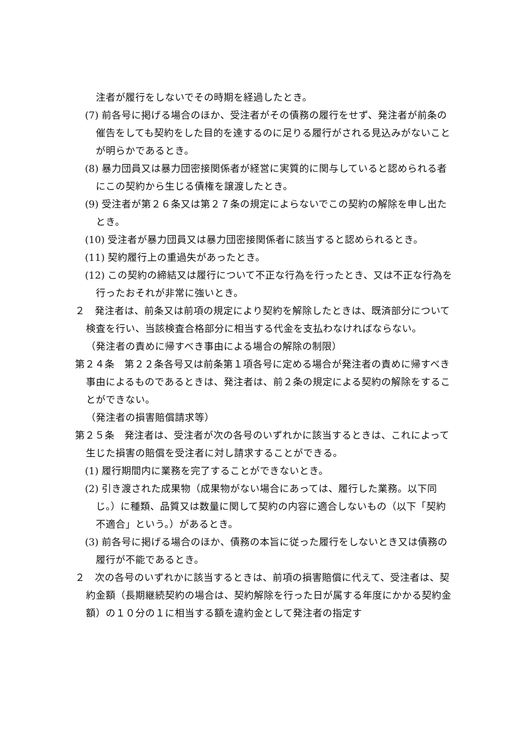注者が履行をしないでその時期を経過したとき。
(7) 前各号に掲げる場合のほか、受注者がその債務の履行をせず、発注者が前条の催告をしても契約をした目的を達するのに足りる履行がされる見込みがないことが明らかであるとき。
(8) 暴力団員又は暴力団密接関係者が経営に実質的に関与していると認められる者にこの契約から生じる債権を譲渡したとき。
(9) 受注者が第２６条又は第２７条の規定によらないでこの契約の解除を申し出たとき。
(10) 受注者が暴力団員又は暴力団密接関係者に該当すると認められるとき。
(11) 契約履行上の重過失があったとき。
(12) この契約の締結又は履行について不正な行為を行ったとき、又は不正な行為を行ったおそれが非常に強いとき。
２　発注者は、前条又は前項の規定により契約を解除したときは、既済部分について検査を行い、当該検査合格部分に相当する代金を支払わなければならない。
（発注者の責めに帰すべき事由による場合の解除の制限）
第２４条　第２２条各号又は前条第１項各号に定める場合が発注者の責めに帰すべき事由によるものであるときは、発注者は、前２条の規定による契約の解除をすることができない。
（発注者の損害賠償請求等）
第２５条　発注者は、受注者が次の各号のいずれかに該当するときは、これによって生じた損害の賠償を受注者に対し請求することができる。
(1) 履行期間内に業務を完了することができないとき。
(2) 引き渡された成果物（成果物がない場合にあっては、履行した業務。以下同じ。）に種類、品質又は数量に関して契約の内容に適合しないもの（以下「契約不適合」という。）があるとき。
(3) 前各号に掲げる場合のほか、債務の本旨に従った履行をしないとき又は債務の履行が不能であるとき。
２　次の各号のいずれかに該当するときは、前項の損害賠償に代えて、受注者は、契約金額（長期継続契約の場合は、契約解除を行った日が属する年度にかかる契約金額）の１０分の１に相当する額を違約金として発注者の指定す